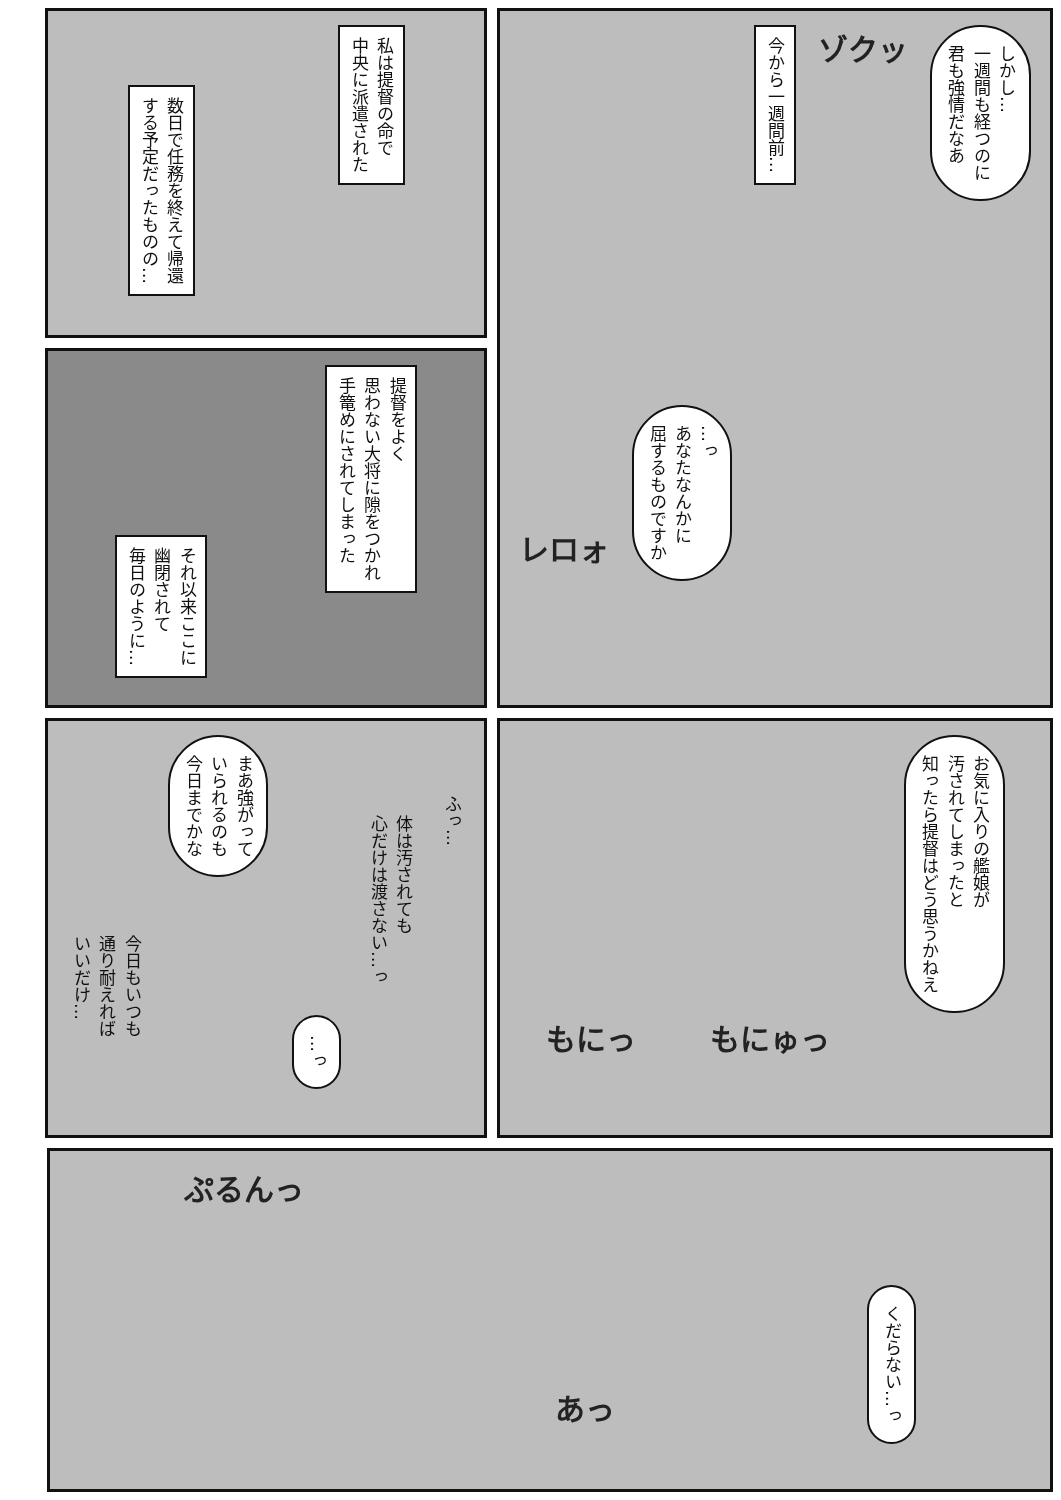しかし…
一週間も経つのに
君も強情だなあ
ゾクッ
今から一週間前…
…っ
あなたなんかに
屈するものですか
レロォ
私は提督の命で
中央に派遣された
数日で任務を終えて帰還
する予定だったものの…
提督をよく
思わない大将に隙をつかれ
手篭めにされてしまった
それ以来ここに
幽閉されて
毎日のように…
お気に入りの艦娘が
汚されてしまったと
知ったら提督はどう思うかねえ
もにゅっ もにっ
ふっ…
体は汚されても
心だけは渡さない…っ
…っ
まあ強がって
いられるのも
今日までかな
今日もいつも
通り耐えれば
いいだけ…
くだらない…っ
あっ
ぷるんっ